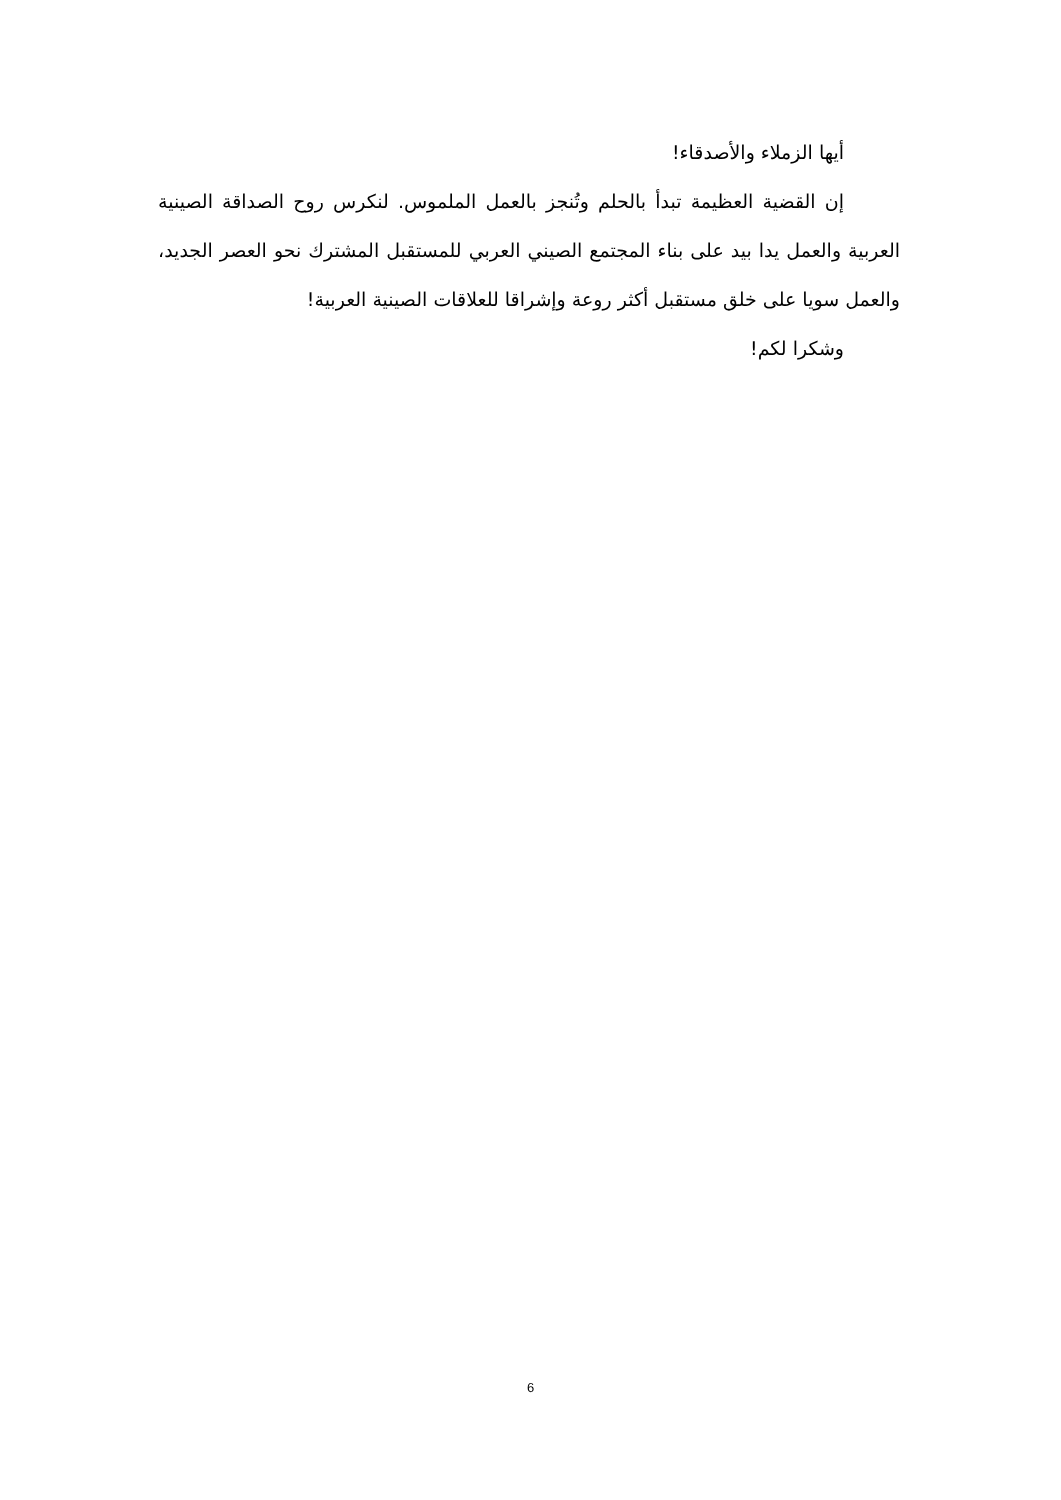أيها الزملاء والأصدقاء!
إن القضية العظيمة تبدأ بالحلم وتُنجز بالعمل الملموس. لنكرس روح الصداقة الصينية العربية والعمل يدا بيد على بناء المجتمع الصيني العربي للمستقبل المشترك نحو العصر الجديد، والعمل سويا على خلق مستقبل أكثر روعة وإشراقا للعلاقات الصينية العربية!
وشكرا لكم!
6